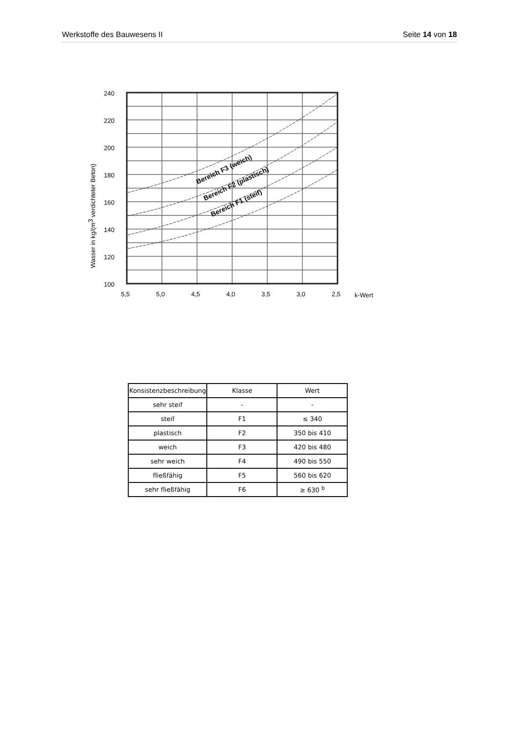Werkstoffe des Bauwesens II Seite 14 von 18
Bereich F3 (weich)
Bereich F2 (plastisch)
Bereich F1 (steif)
240
220
200
180
160
140
120
100
5,5
5,0
4,5
4,0
3,5
3,0
2,5
k-Wert
Wasser in kg/(m3 verdichteter Beton)
| Konsistenzbeschreibung | Klasse | Wert |
| --- | --- | --- |
| sehr steif | - | - |
| steif | F1 | ≤ 340 |
| plastisch | F2 | 350 bis 410 |
| weich | F3 | 420 bis 480 |
| sehr weich | F4 | 490 bis 550 |
| fließfähig | F5 | 560 bis 620 |
| sehr fließfähig | F6 | ≥ 630 <sup>b</sup> |